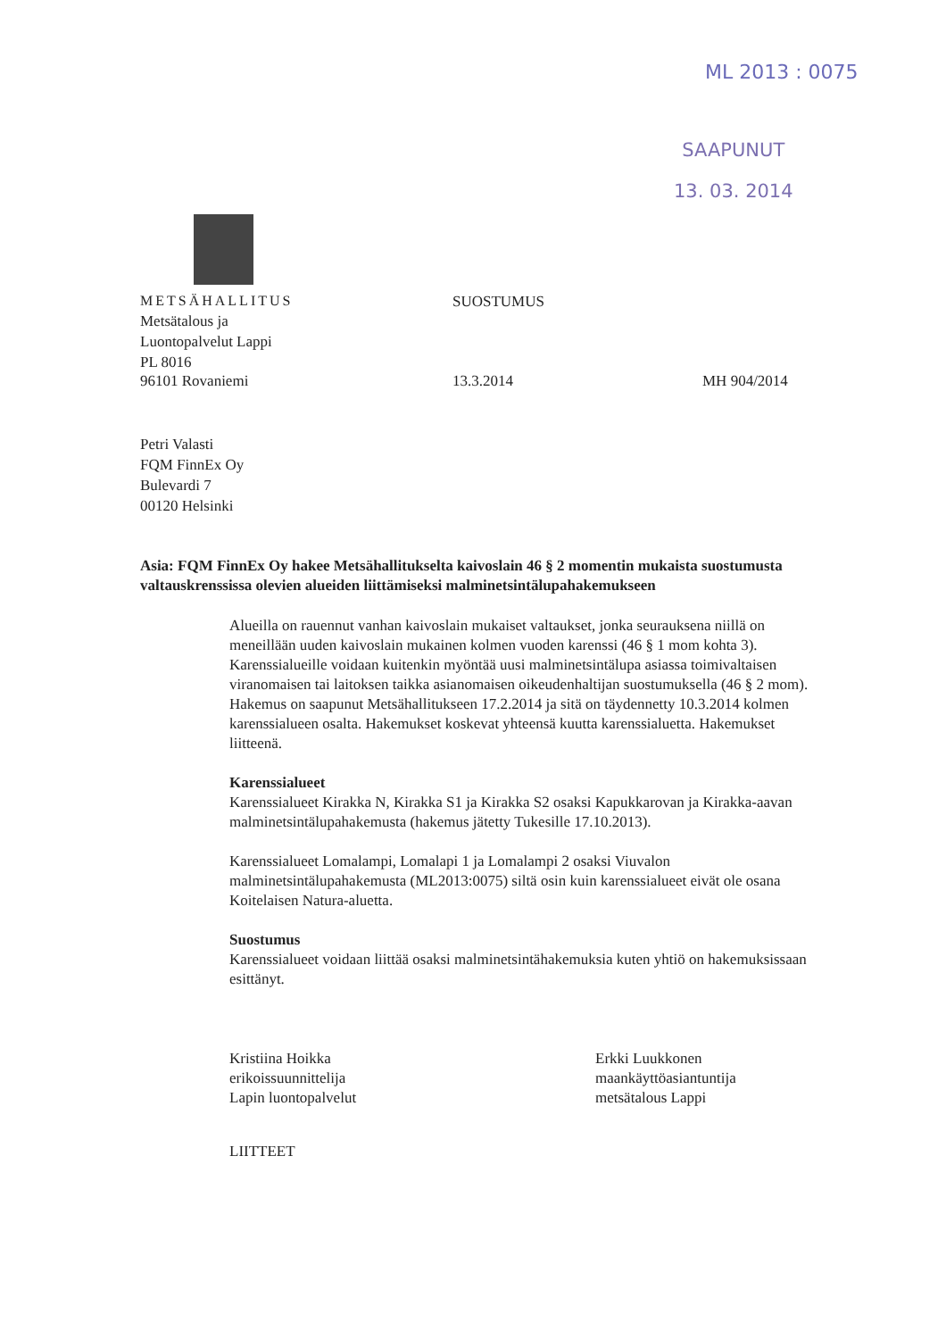ML 2013 : 0075
SAAPUNUT
13. 03. 2014
METSÄHALLITUS SUOSTUMUS
Metsätalous ja
Luontopalvelut Lappi
PL 8016
96101 Rovaniemi 13.3.2014 MH 904/2014
Petri Valasti
FQM FinnEx Oy
Bulevardi 7
00120 Helsinki
Asia: FQM FinnEx Oy hakee Metsähallitukselta kaivoslain 46 § 2 momentin mukaista suostumusta valtauskrenssissa olevien alueiden liittämiseksi malminetsintälupahakemukseen
Alueilla on rauennut vanhan kaivoslain mukaiset valtaukset, jonka seurauksena niillä on meneillään uuden kaivoslain mukainen kolmen vuoden karenssi (46 § 1 mom kohta 3). Karenssialueille voidaan kuitenkin myöntää uusi malminetsintälupa asiassa toimivaltaisen viranomaisen tai laitoksen taikka asianomaisen oikeudenhaltijan suostumuksella (46 § 2 mom). Hakemus on saapunut Metsähallitukseen 17.2.2014 ja sitä on täydennetty 10.3.2014 kolmen karenssialueen osalta. Hakemukset koskevat yhteensä kuutta karenssialuetta. Hakemukset liitteenä.
Karenssialueet
Karenssialueet Kirakka N, Kirakka S1 ja Kirakka S2 osaksi Kapukkarovan ja Kirakka-aavan malminetsintälupahakemusta (hakemus jätetty Tukesille 17.10.2013).
Karenssialueet Lomalampi, Lomalapi 1 ja Lomalampi 2 osaksi Viuvalon malminetsintälupahakemusta (ML2013:0075) siltä osin kuin karenssialueet eivät ole osana Koitelaisen Natura-aluetta.
Suostumus
Karenssialueet voidaan liittää osaksi malminetsintähakemuksia kuten yhtiö on hakemuksissaan esittänyt.
Kristiina Hoikka
erikoissuunnittelija
Lapin luontopalvelut
Erkki Luukkonen
maankäyttöasiantuntija
metsätalous Lappi
LIITTEET